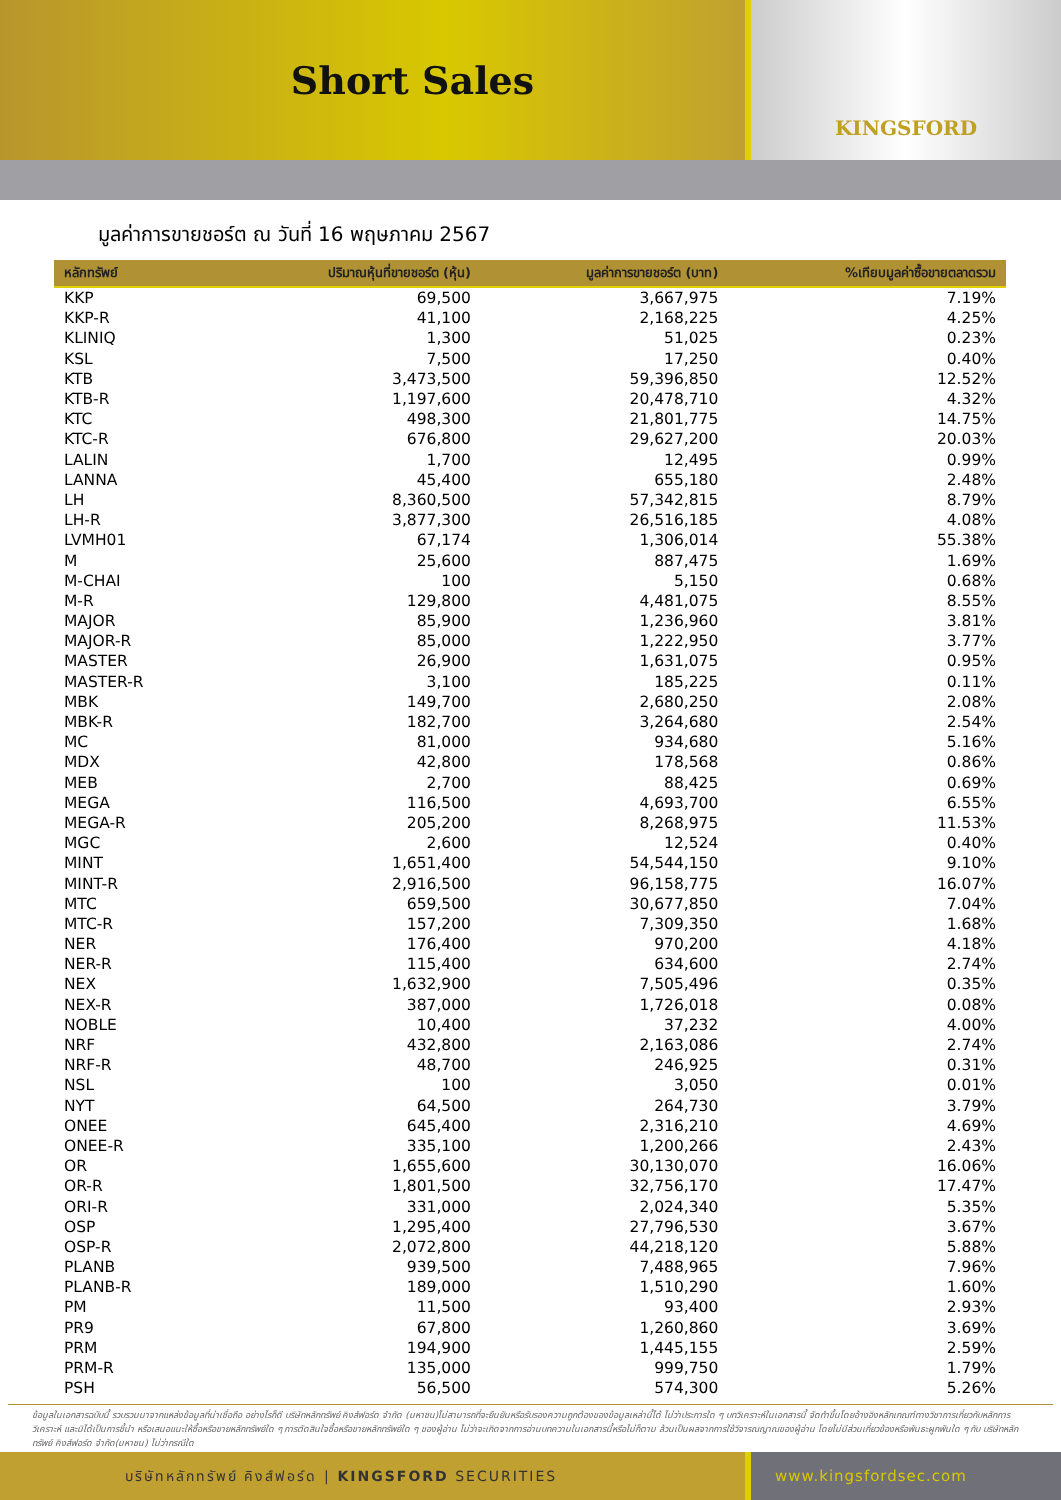Short Sales
KINGSFORD
มูลค่าการขายชอร์ต ณ วันที่ 16 พฤษภาคม 2567
| หลักทรัพย์ | ปริมาณหุ้นที่ขายชอร์ต (หุ้น) | มูลค่าการขายชอร์ต (บาท) | %เทียบมูลค่าซื้อขายตลาดรวม |
| --- | --- | --- | --- |
| KKP | 69,500 | 3,667,975 | 7.19% |
| KKP-R | 41,100 | 2,168,225 | 4.25% |
| KLINIQ | 1,300 | 51,025 | 0.23% |
| KSL | 7,500 | 17,250 | 0.40% |
| KTB | 3,473,500 | 59,396,850 | 12.52% |
| KTB-R | 1,197,600 | 20,478,710 | 4.32% |
| KTC | 498,300 | 21,801,775 | 14.75% |
| KTC-R | 676,800 | 29,627,200 | 20.03% |
| LALIN | 1,700 | 12,495 | 0.99% |
| LANNA | 45,400 | 655,180 | 2.48% |
| LH | 8,360,500 | 57,342,815 | 8.79% |
| LH-R | 3,877,300 | 26,516,185 | 4.08% |
| LVMH01 | 67,174 | 1,306,014 | 55.38% |
| M | 25,600 | 887,475 | 1.69% |
| M-CHAI | 100 | 5,150 | 0.68% |
| M-R | 129,800 | 4,481,075 | 8.55% |
| MAJOR | 85,900 | 1,236,960 | 3.81% |
| MAJOR-R | 85,000 | 1,222,950 | 3.77% |
| MASTER | 26,900 | 1,631,075 | 0.95% |
| MASTER-R | 3,100 | 185,225 | 0.11% |
| MBK | 149,700 | 2,680,250 | 2.08% |
| MBK-R | 182,700 | 3,264,680 | 2.54% |
| MC | 81,000 | 934,680 | 5.16% |
| MDX | 42,800 | 178,568 | 0.86% |
| MEB | 2,700 | 88,425 | 0.69% |
| MEGA | 116,500 | 4,693,700 | 6.55% |
| MEGA-R | 205,200 | 8,268,975 | 11.53% |
| MGC | 2,600 | 12,524 | 0.40% |
| MINT | 1,651,400 | 54,544,150 | 9.10% |
| MINT-R | 2,916,500 | 96,158,775 | 16.07% |
| MTC | 659,500 | 30,677,850 | 7.04% |
| MTC-R | 157,200 | 7,309,350 | 1.68% |
| NER | 176,400 | 970,200 | 4.18% |
| NER-R | 115,400 | 634,600 | 2.74% |
| NEX | 1,632,900 | 7,505,496 | 0.35% |
| NEX-R | 387,000 | 1,726,018 | 0.08% |
| NOBLE | 10,400 | 37,232 | 4.00% |
| NRF | 432,800 | 2,163,086 | 2.74% |
| NRF-R | 48,700 | 246,925 | 0.31% |
| NSL | 100 | 3,050 | 0.01% |
| NYT | 64,500 | 264,730 | 3.79% |
| ONEE | 645,400 | 2,316,210 | 4.69% |
| ONEE-R | 335,100 | 1,200,266 | 2.43% |
| OR | 1,655,600 | 30,130,070 | 16.06% |
| OR-R | 1,801,500 | 32,756,170 | 17.47% |
| ORI-R | 331,000 | 2,024,340 | 5.35% |
| OSP | 1,295,400 | 27,796,530 | 3.67% |
| OSP-R | 2,072,800 | 44,218,120 | 5.88% |
| PLANB | 939,500 | 7,488,965 | 7.96% |
| PLANB-R | 189,000 | 1,510,290 | 1.60% |
| PM | 11,500 | 93,400 | 2.93% |
| PR9 | 67,800 | 1,260,860 | 3.69% |
| PRM | 194,900 | 1,445,155 | 2.59% |
| PRM-R | 135,000 | 999,750 | 1.79% |
| PSH | 56,500 | 574,300 | 5.26% |
ข้อมูลในเอกสารฉบับนี้ รวบรวมมาจากแหล่งข้อมูลที่น่าเชื่อถือ อย่างไรก็ดี บริษัทหลักทรัพย์ คิงส์ฟอร์ด จำกัด (มหาชน)ไม่สามารถที่จะยืนยันหรือรับรองความถูกต้องของข้อมูลเหล่านี้ได้ ไม่ว่าประการใด ๆ บทวิเคราะห์ในเอกสารนี้ จัดทำขึ้นโดยอ้างอิงหลักเกณฑ์ทางวิชาการเกี่ยวกับหลักการวิเคราะห์ และมิได้เป็นการชี้นำ หรือเสนอแนะให้ซื้อหรือขายหลักทรัพย์ใด ๆ การตัดสินใจซื้อหรือขายหลักทรัพย์ใด ๆ ของผู้อ่าน ไม่ว่าจะเกิดจากการอ่านบทความในเอกสารนี้หรือไม่ก็ตาม ล้วนเป็นผลจากการใช้วิจารณญาณของผู้อ่าน โดยไม่มีส่วนเกี่ยวข้องหรือพันธะผูกพันใด ๆ กับ บริษัทหลักทรัพย์ คิงส์ฟอร์ด จำกัด(มหาชน) ไม่ว่ากรณีใด
บริษัทหลักทรัพย์ คิงส์ฟอร์ด | KINGSFORD SECURITIES www.kingsfordsec.com